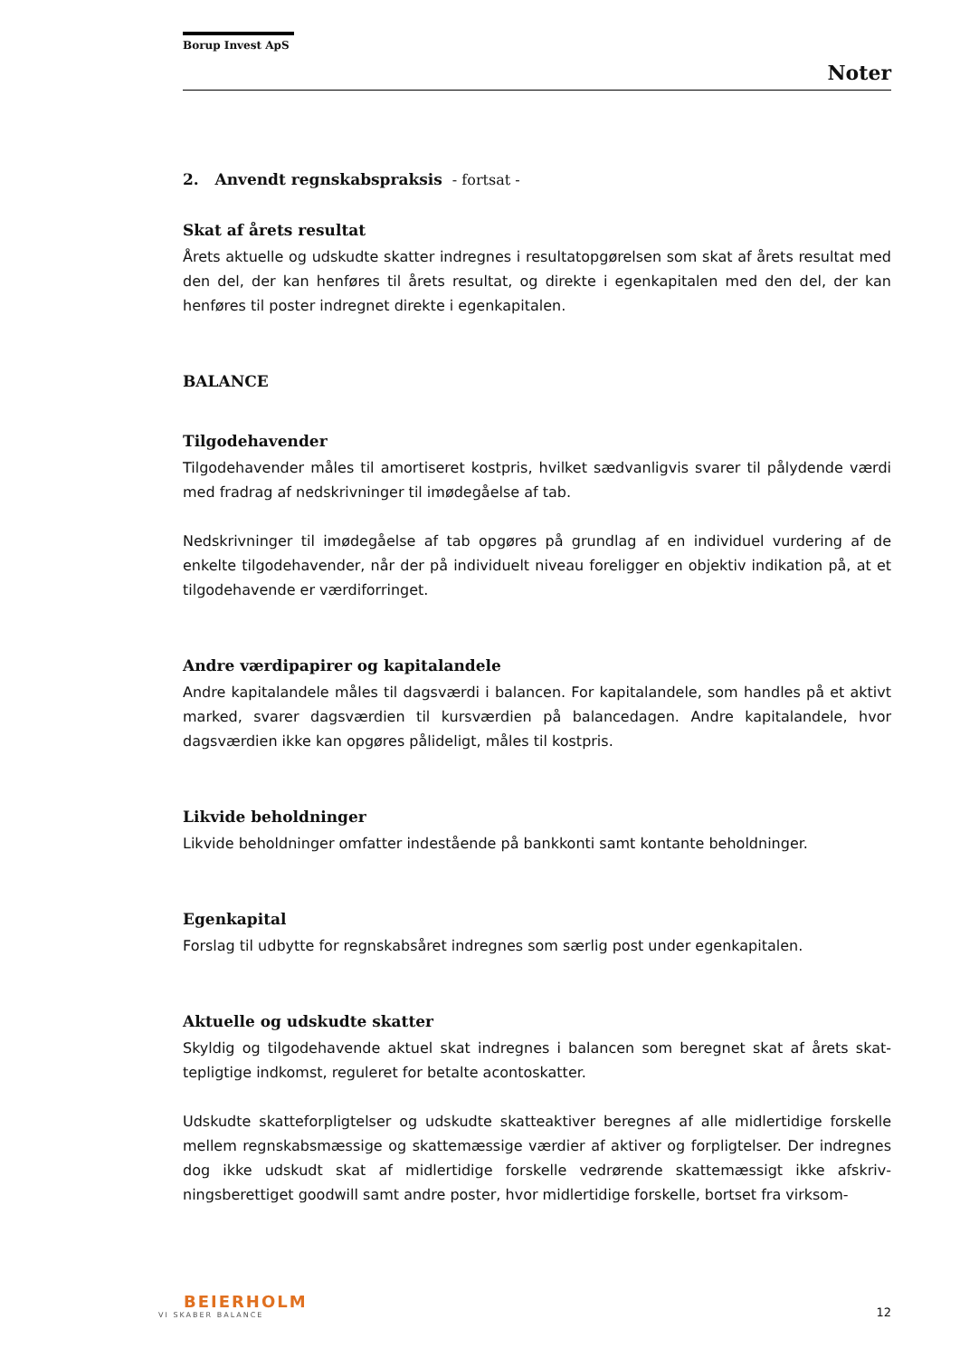Borup Invest ApS
Noter
2. Anvendt regnskabspraksis - fortsat -
Skat af årets resultat
Årets aktuelle og udskudte skatter indregnes i resultatopgørelsen som skat af årets resultat med den del, der kan henføres til årets resultat, og direkte i egenkapitalen med den del, der kan henføres til poster indregnet direkte i egenkapitalen.
BALANCE
Tilgodehavender
Tilgodehavender måles til amortiseret kostpris, hvilket sædvanligvis svarer til pålydende værdi med fradrag af nedskrivninger til imødegåelse af tab.
Nedskrivninger til imødegåelse af tab opgøres på grundlag af en individuel vurdering af de enkelte tilgodehavender, når der på individuelt niveau foreligger en objektiv indikation på, at et tilgodehavende er værdiforringet.
Andre værdipapirer og kapitalandele
Andre kapitalandele måles til dagsværdi i balancen. For kapitalandele, som handles på et aktivt marked, svarer dagsværdien til kursværdien på balancedagen. Andre kapitalandele, hvor dagsværdien ikke kan opgøres pålideligt, måles til kostpris.
Likvide beholdninger
Likvide beholdninger omfatter indestående på bankkonti samt kontante beholdninger.
Egenkapital
Forslag til udbytte for regnskabsåret indregnes som særlig post under egenkapitalen.
Aktuelle og udskudte skatter
Skyldig og tilgodehavende aktuel skat indregnes i balancen som beregnet skat af årets skat­tepligtige indkomst, reguleret for betalte acontoskatter.
Udskudte skatteforpligtelser og udskudte skatteaktiver beregnes af alle midlertidige forskelle mellem regnskabsmæssige og skattemæssige værdier af aktiver og forpligtelser. Der indreg­nes dog ikke udskudt skat af midlertidige forskelle vedrørende skattemæssigt ikke afskriv­ningsberettiget goodwill samt andre poster, hvor midlertidige forskelle, bortset fra virksom-
BEIERHOLM
VI SKABER BALANCE
12